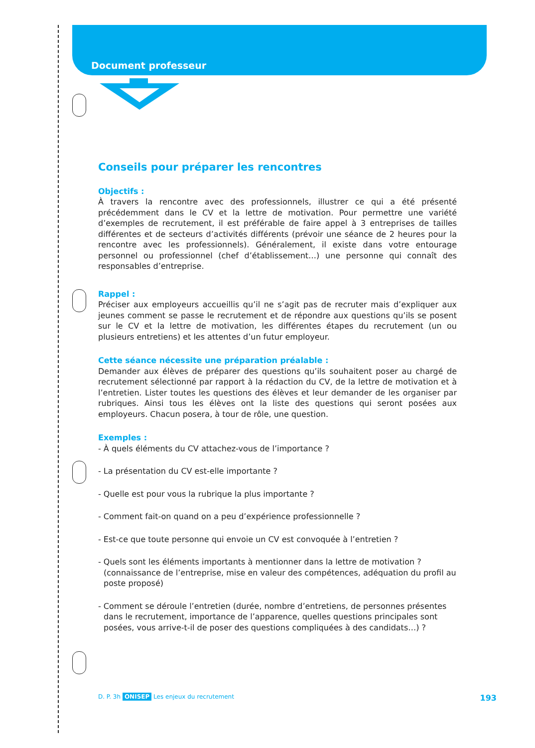Document professeur
Conseils pour préparer les rencontres
Objectifs :
À travers la rencontre avec des professionnels, illustrer ce qui a été présenté précédemment dans le CV et la lettre de motivation. Pour permettre une variété d’exemples de recrutement, il est préférable de faire appel à 3 entreprises de tailles différentes et de secteurs d’activités différents (prévoir une séance de 2 heures pour la rencontre avec les professionnels). Généralement, il existe dans votre entourage personnel ou professionnel (chef d’établissement…) une personne qui connaît des responsables d’entreprise.
Rappel :
Préciser aux employeurs accueillis qu’il ne s’agit pas de recruter mais d’expliquer aux jeunes comment se passe le recrutement et de répondre aux questions qu’ils se posent sur le CV et la lettre de motivation, les différentes étapes du recrutement (un ou plusieurs entretiens) et les attentes d’un futur employeur.
Cette séance nécessite une préparation préalable :
Demander aux élèves de préparer des questions qu’ils souhaitent poser au chargé de recrutement sélectionné par rapport à la rédaction du CV, de la lettre de motivation et à l’entretien. Lister toutes les questions des élèves et leur demander de les organiser par rubriques. Ainsi tous les élèves ont la liste des questions qui seront posées aux employeurs. Chacun posera, à tour de rôle, une question.
Exemples :
- À quels éléments du CV attachez-vous de l’importance ?
- La présentation du CV est-elle importante ?
- Quelle est pour vous la rubrique la plus importante ?
- Comment fait-on quand on a peu d’expérience professionnelle ?
- Est-ce que toute personne qui envoie un CV est convoquée à l’entretien ?
- Quels sont les éléments importants à mentionner dans la lettre de motivation ? (connaissance de l’entreprise, mise en valeur des compétences, adéquation du profil au poste proposé)
- Comment se déroule l’entretien (durée, nombre d’entretiens, de personnes présentes dans le recrutement, importance de l’apparence, quelles questions principales sont posées, vous arrive-t-il de poser des questions compliquées à des candidats…) ?
D. P. 3h ONISEP Les enjeux du recrutement 193